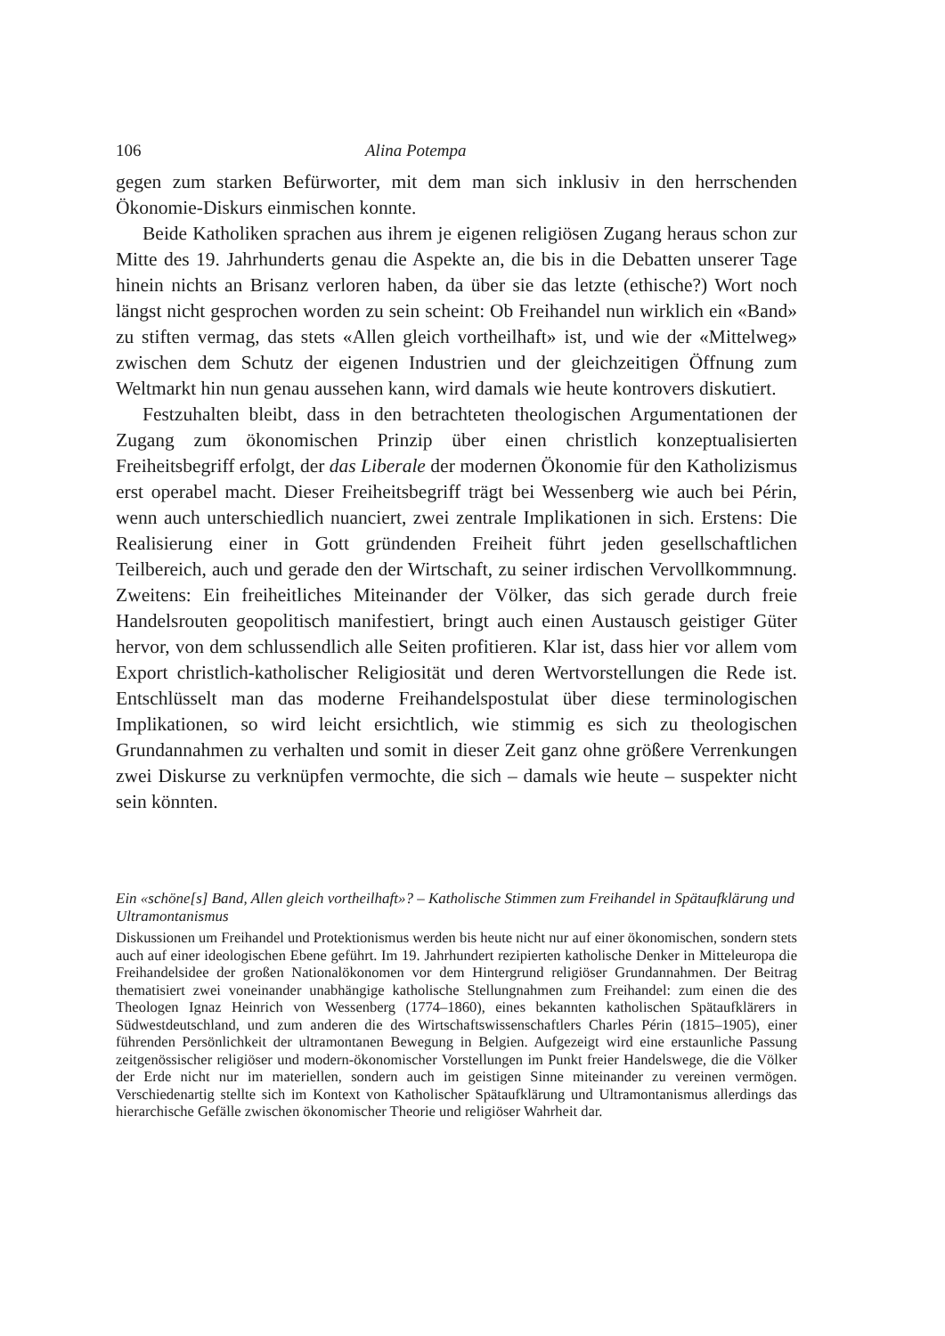106 Alina Potempa
gegen zum starken Befürworter, mit dem man sich inklusiv in den herrschenden Ökonomie-Diskurs einmischen konnte.
Beide Katholiken sprachen aus ihrem je eigenen religiösen Zugang heraus schon zur Mitte des 19. Jahrhunderts genau die Aspekte an, die bis in die Debatten unserer Tage hinein nichts an Brisanz verloren haben, da über sie das letzte (ethische?) Wort noch längst nicht gesprochen worden zu sein scheint: Ob Freihandel nun wirklich ein «Band» zu stiften vermag, das stets «Allen gleich vortheilhaft» ist, und wie der «Mittelweg» zwischen dem Schutz der eigenen Industrien und der gleichzeitigen Öffnung zum Weltmarkt hin nun genau aussehen kann, wird damals wie heute kontrovers diskutiert.
Festzuhalten bleibt, dass in den betrachteten theologischen Argumentationen der Zugang zum ökonomischen Prinzip über einen christlich konzeptualisierten Freiheitsbegriff erfolgt, der das Liberale der modernen Ökonomie für den Katholizismus erst operabel macht. Dieser Freiheitsbegriff trägt bei Wessenberg wie auch bei Périn, wenn auch unterschiedlich nuanciert, zwei zentrale Implikationen in sich. Erstens: Die Realisierung einer in Gott gründenden Freiheit führt jeden gesellschaftlichen Teilbereich, auch und gerade den der Wirtschaft, zu seiner irdischen Vervollkommnung. Zweitens: Ein freiheitliches Miteinander der Völker, das sich gerade durch freie Handelsrouten geopolitisch manifestiert, bringt auch einen Austausch geistiger Güter hervor, von dem schlussendlich alle Seiten profitieren. Klar ist, dass hier vor allem vom Export christlich-katholischer Religiosität und deren Wertvorstellungen die Rede ist. Entschlüsselt man das moderne Freihandelspostulat über diese terminologischen Implikationen, so wird leicht ersichtlich, wie stimmig es sich zu theologischen Grundannahmen zu verhalten und somit in dieser Zeit ganz ohne größere Verrenkungen zwei Diskurse zu verknüpfen vermochte, die sich – damals wie heute – suspekter nicht sein könnten.
Ein «schöne[s] Band, Allen gleich vortheilhaft»? – Katholische Stimmen zum Freihandel in Spätaufklärung und Ultramontanismus
Diskussionen um Freihandel und Protektionismus werden bis heute nicht nur auf einer ökonomischen, sondern stets auch auf einer ideologischen Ebene geführt. Im 19. Jahrhundert rezipierten katholische Denker in Mitteleuropa die Freihandelsidee der großen Nationalökonomen vor dem Hintergrund religiöser Grundannahmen. Der Beitrag thematisiert zwei voneinander unabhängige katholische Stellungnahmen zum Freihandel: zum einen die des Theologen Ignaz Heinrich von Wessenberg (1774–1860), eines bekannten katholischen Spätaufklärers in Südwestdeutschland, und zum anderen die des Wirtschaftswissenschaftlers Charles Périn (1815–1905), einer führenden Persönlichkeit der ultramontanen Bewegung in Belgien. Aufgezeigt wird eine erstaunliche Passung zeitgenössischer religiöser und modern-ökonomischer Vorstellungen im Punkt freier Handelswege, die die Völker der Erde nicht nur im materiellen, sondern auch im geistigen Sinne miteinander zu vereinen vermögen. Verschiedenartig stellte sich im Kontext von Katholischer Spätaufklärung und Ultramontanismus allerdings das hierarchische Gefälle zwischen ökonomischer Theorie und religiöser Wahrheit dar.